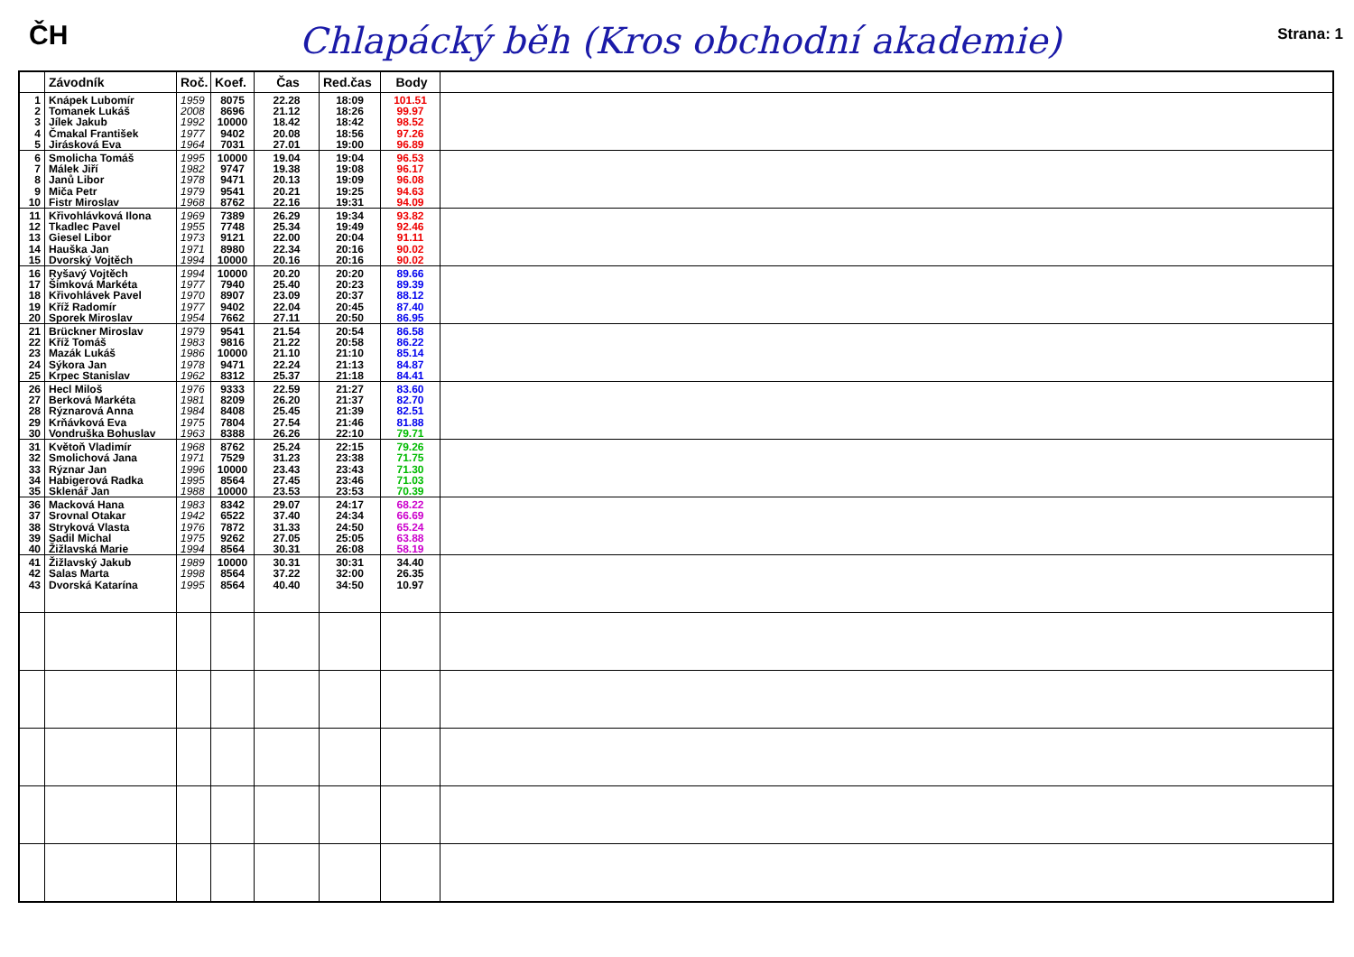ČH
Chlapácký běh (Kros obchodní akademie)
Strana: 1
| | Závodník | Roč. | Koef. | Čas | Red.čas | Body | |
| --- | --- | --- | --- | --- | --- | --- | --- |
| 1 2 3 4 5 | Knápek Lubomír Tomanek Lukáš Jílek Jakub Čmakal František Jirásková Eva | 1959 2008 1992 1977 1964 | 8075 8696 10000 9402 7031 | 22.28 21.12 18.42 20.08 27.01 | 18:09 18:26 18:42 18:56 19:00 | 101.51 99.97 98.52 97.26 96.89 | |
| 6 7 8 9 10 | Smolicha Tomáš Málek Jiří Janů Libor Miča Petr Fistr Miroslav | 1995 1982 1978 1979 1968 | 10000 9747 9471 9541 8762 | 19.04 19.38 20.13 20.21 22.16 | 19:04 19:08 19:09 19:25 19:31 | 96.53 96.17 96.08 94.63 94.09 | |
| 11 12 13 14 15 | Křivohlávková Ilona Tkadlec Pavel Giesel Libor Hauška Jan Dvorský Vojtěch | 1969 1955 1973 1971 1994 | 7389 7748 9121 8980 10000 | 26.29 25.34 22.00 22.34 20.16 | 19:34 19:49 20:04 20:16 20:16 | 93.82 92.46 91.11 90.02 90.02 | |
| 16 17 18 19 20 | Ryšavý Vojtěch Šimková Markéta Křivohlávek Pavel Kříž Radomír Sporek Miroslav | 1994 1977 1970 1977 1954 | 10000 7940 8907 9402 7662 | 20.20 25.40 23.09 22.04 27.11 | 20:20 20:23 20:37 20:45 20:50 | 89.66 89.39 88.12 87.40 86.95 | |
| 21 22 23 24 25 | Brückner Miroslav Kříž Tomáš Mazák Lukáš Sýkora Jan Krpec Stanislav | 1979 1983 1986 1978 1962 | 9541 9816 10000 9471 8312 | 21.54 21.22 21.10 22.24 25.37 | 20:54 20:58 21:10 21:13 21:18 | 86.58 86.22 85.14 84.87 84.41 | |
| 26 27 28 29 30 | Hecl Miloš Berková Markéta Rýznarová Anna Krňávková Eva Vondruška Bohuslav | 1976 1981 1984 1975 1963 | 9333 8209 8408 7804 8388 | 22.59 26.20 25.45 27.54 26.26 | 21:27 21:37 21:39 21:46 22:10 | 83.60 82.70 82.51 81.88 79.71 | |
| 31 32 33 34 35 | Květoň Vladimír Smolichová Jana Rýznar Jan Habigerová Radka Sklenář Jan | 1968 1971 1996 1995 1988 | 8762 7529 10000 8564 10000 | 25.24 31.23 23.43 27.45 23.53 | 22:15 23:38 23:43 23:46 23:53 | 79.26 71.75 71.30 71.03 70.39 | |
| 36 37 38 39 40 | Macková Hana Srovnal Otakar Stryková Vlasta Sadil Michal Žižlavská Marie | 1983 1942 1976 1975 1994 | 8342 6522 7872 9262 8564 | 29.07 37.40 31.33 27.05 30.31 | 24:17 24:34 24:50 25:05 26:08 | 68.22 66.69 65.24 63.88 58.19 | |
| 41 42 43 | Žižlavský Jakub Salas Marta Dvorská Katarína | 1989 1998 1995 | 10000 8564 8564 | 30.31 37.22 40.40 | 30:31 32:00 34:50 | 34.40 26.35 10.97 | |